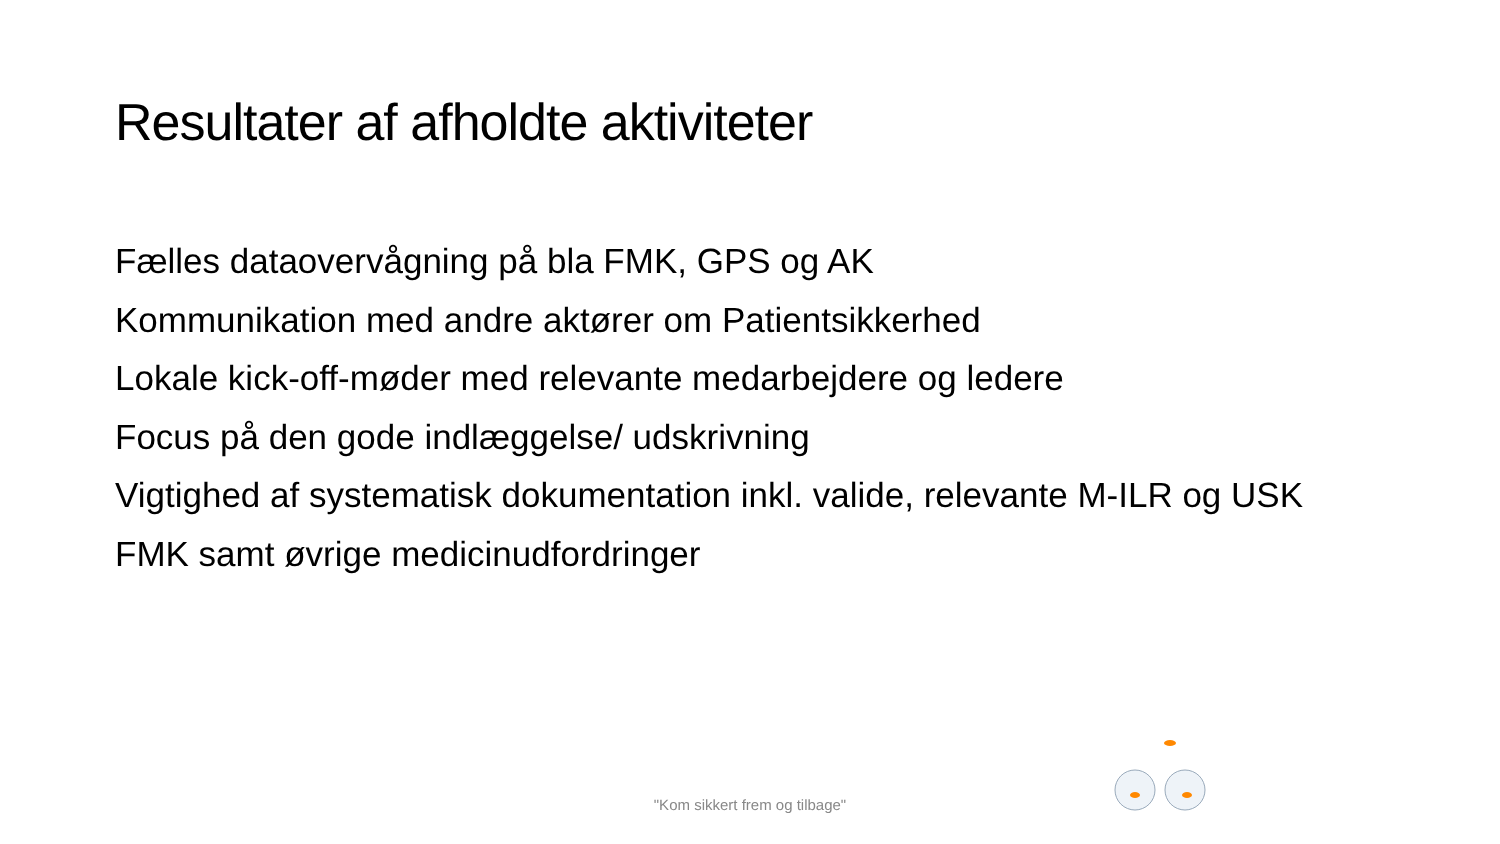Resultater af afholdte aktiviteter
Fælles dataovervågning på bla FMK, GPS og AK
Kommunikation med andre aktører om Patientsikkerhed
Lokale kick-off-møder med relevante medarbejdere og ledere
Focus på den gode indlæggelse/ udskrivning
Vigtighed af systematisk dokumentation inkl. valide, relevante M-ILR og USK
FMK samt øvrige medicinudfordringer
"Kom sikkert frem og tilbage"